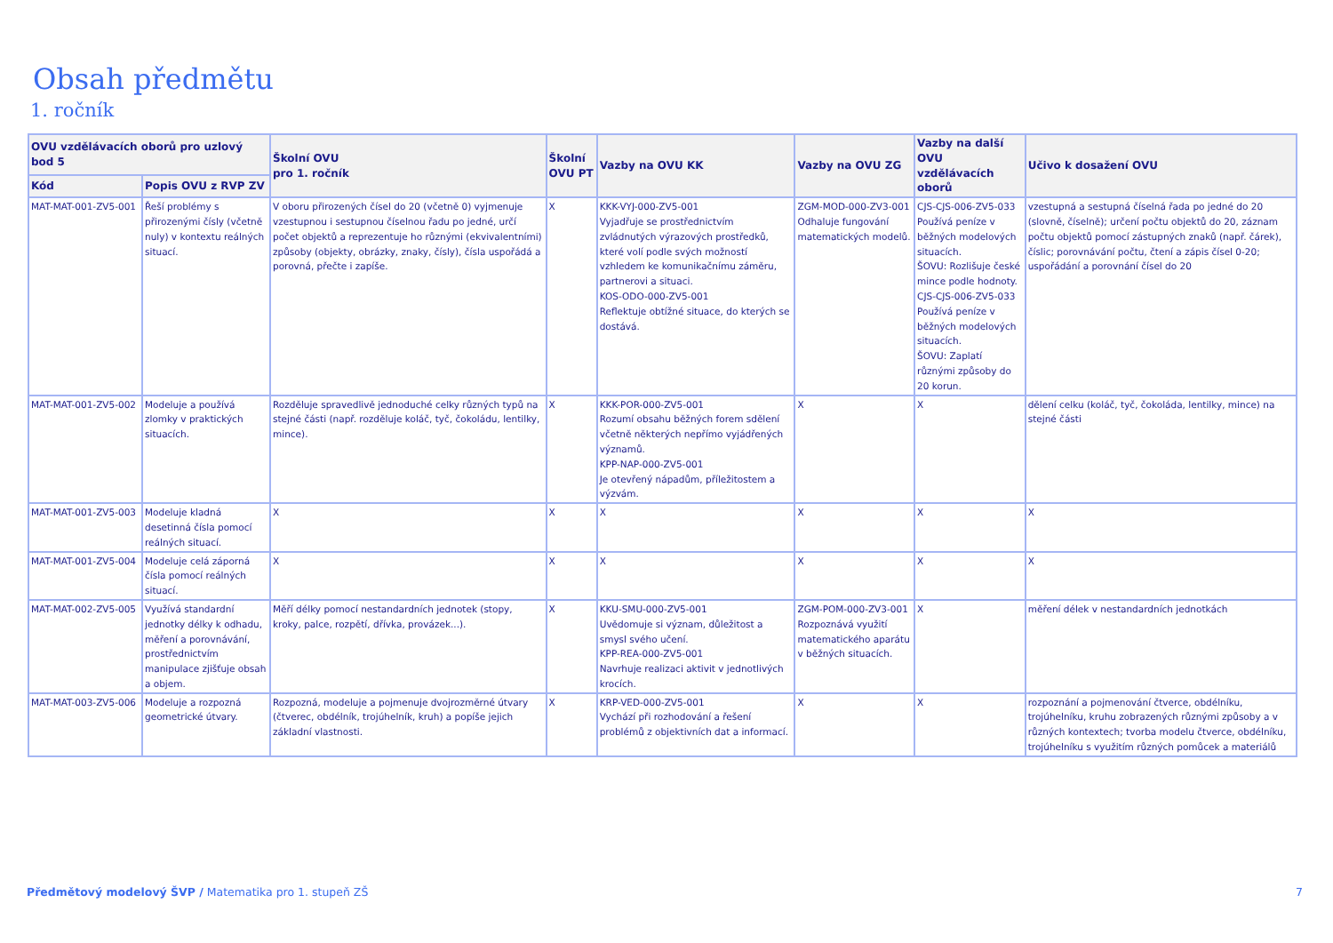Obsah předmětu
1. ročník
| OVU vzdělávacích oborů pro uzlový bod 5 | | Školní OVU pro 1. ročník | Školní OVU PT | Vazby na OVU KK | Vazby na OVU ZG | Vazby na další OVU vzdělávacích oborů | Učivo k dosažení OVU |
| --- | --- | --- | --- | --- | --- | --- | --- |
| Kód | Popis OVU z RVP ZV | | | | | | |
| MAT-MAT-001-ZV5-001 | Řeší problémy s přirozenými čísly (včetně nuly) v kontextu reálných situací. | V oboru přirozených čísel do 20 (včetně 0) vyjmenuje vzestupnou i sestupnou číselnou řadu po jedné, určí počet objektů a reprezentuje ho různými (ekvivalentními) způsoby (objekty, obrázky, znaky, čísly), čísla uspořádá a porovná, přečte i zapíše. | X | KKK-VYJ-000-ZV5-001 Vyjadřuje se prostřednictvím zvládnutých výrazových prostředků, které volí podle svých možností vzhledem ke komunikačnímu záměru, partnerovi a situaci. KOS-ODO-000-ZV5-001 Reflektuje obtížné situace, do kterých se dostává. | ZGM-MOD-000-ZV3-001 Odhaluje fungování matematických modelů. | CJS-CJS-006-ZV5-033 Používá peníze v běžných modelových situacích. ŠOVU: Rozlišuje české mince podle hodnoty. CJS-CJS-006-ZV5-033 Používá peníze v běžných modelových situacích. ŠOVU: Zaplatí různými způsoby do 20 korun. | vzestupná a sestupná číselná řada po jedné do 20 (slovně, číselně); určení počtu objektů do 20, záznam počtu objektů pomocí zástupných znaků (např. čárek), číslic; porovnávání počtu, čtení a zápis čísel 0-20; uspořádání a porovnání čísel do 20 |
| MAT-MAT-001-ZV5-002 | Modeluje a používá zlomky v praktických situacích. | Rozděluje spravedlivě jednoduché celky různých typů na stejné části (např. rozděluje koláč, tyč, čokoládu, lentilky, mince). | X | KKK-POR-000-ZV5-001 Rozumí obsahu běžných forem sdělení včetně některých nepřímo vyjádřených významů. KPP-NAP-000-ZV5-001 Je otevřený nápadům, příležitostem a výzvám. | X | X | dělení celku (koláč, tyč, čokoláda, lentilky, mince) na stejné části |
| MAT-MAT-001-ZV5-003 | Modeluje kladná desetinná čísla pomocí reálných situací. | X | X | X | X | X | X |
| MAT-MAT-001-ZV5-004 | Modeluje celá záporná čísla pomocí reálných situací. | X | X | X | X | X | X |
| MAT-MAT-002-ZV5-005 | Využívá standardní jednotky délky k odhadu, měření a porovnávání, prostřednictvím manipulace zjišťuje obsah a objem. | Měří délky pomocí nestandardních jednotek (stopy, kroky, palce, rozpětí, dřívka, provázek...). | X | KKU-SMU-000-ZV5-001 Uvědomuje si význam, důležitost a smysl svého učení. KPP-REA-000-ZV5-001 Navrhuje realizaci aktivit v jednotlivých krocích. | ZGM-POM-000-ZV3-001 Rozpoznává využití matematického aparátu v běžných situacích. | X | měření délek v nestandardních jednotkách |
| MAT-MAT-003-ZV5-006 | Modeluje a rozpozná geometrické útvary. | Rozpozná, modeluje a pojmenuje dvojrozměrné útvary (čtverec, obdélník, trojúhelník, kruh) a popíše jejich základní vlastnosti. | X | KRP-VED-000-ZV5-001 Vychází při rozhodování a řešení problémů z objektivních dat a informací. | X | X | rozpoznání a pojmenování čtverce, obdélníku, trojúhelníku, kruhu zobrazených různými způsoby a v různých kontextech; tvorba modelu čtverce, obdélníku, trojúhelníku s využitím různých pomůcek a materiálů |
Předmětový modelový ŠVP / Matematika pro 1. stupeň ZŠ 7